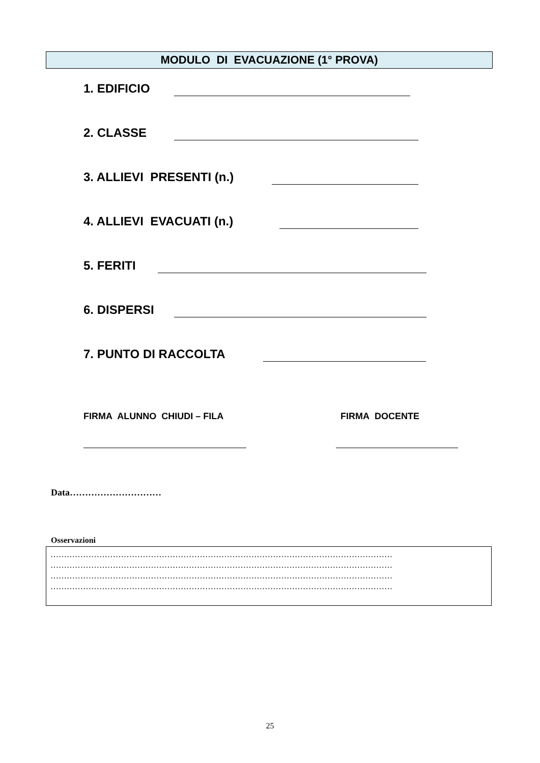MODULO DI EVACUAZIONE (1° PROVA)
1. EDIFICIO
2. CLASSE
3. ALLIEVI PRESENTI (n.)
4. ALLIEVI EVACUATI (n.)
5. FERITI
6. DISPERSI
7. PUNTO DI RACCOLTA
FIRMA ALUNNO CHIUDI – FILA FIRMA DOCENTE
Data…………………………
Osservazioni
………………………………………………………………………………………………………………
………………………………………………………………………………………………………………
………………………………………………………………………………………………………………
………………………………………………………………………………………………………………
25